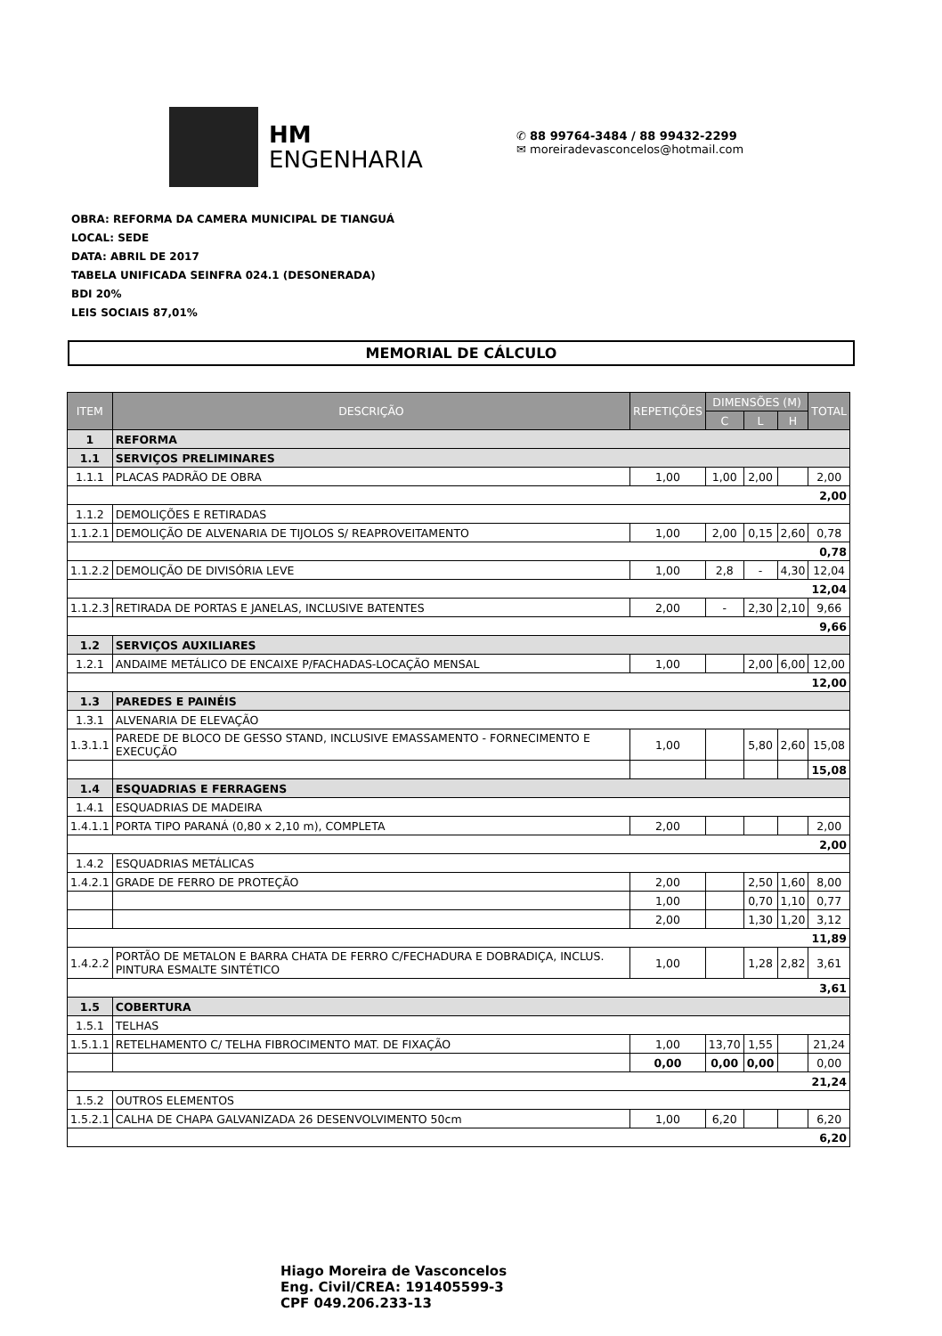HM
ENGENHARIA
✆ 88 99764-3484 / 88 99432-2299
✉ moreiradevasconcelos@hotmail.com
OBRA: REFORMA DA CAMERA MUNICIPAL DE TIANGUÁ
LOCAL: SEDE
DATA: ABRIL DE 2017
TABELA UNIFICADA SEINFRA 024.1 (DESONERADA)
BDI 20%
LEIS SOCIAIS 87,01%
MEMORIAL DE CÁLCULO
| ITEM | DESCRIÇÃO | REPETIÇÕES | DIMENSÕES (M) | | | TOTAL |
| --- | --- | --- | --- | --- | --- | --- |
| | | | C | L | H | |
| 1 | REFORMA | | | | | |
| 1.1 | SERVIÇOS PRELIMINARES | | | | | |
| 1.1.1 | PLACAS PADRÃO DE OBRA | 1,00 | 1,00 | 2,00 | | 2,00 |
| 2,00 | | | | | | |
| 1.1.2 | DEMOLIÇÕES E RETIRADAS | | | | | |
| 1.1.2.1 | DEMOLIÇÃO DE ALVENARIA DE TIJOLOS S/ REAPROVEITAMENTO | 1,00 | 2,00 | 0,15 | 2,60 | 0,78 |
| 0,78 | | | | | | |
| 1.1.2.2 | DEMOLIÇÃO DE DIVISÓRIA LEVE | 1,00 | 2,8 | - | 4,30 | 12,04 |
| 12,04 | | | | | | |
| 1.1.2.3 | RETIRADA DE PORTAS E JANELAS, INCLUSIVE BATENTES | 2,00 | - | 2,30 | 2,10 | 9,66 |
| 9,66 | | | | | | |
| 1.2 | SERVIÇOS AUXILIARES | | | | | |
| 1.2.1 | ANDAIME METÁLICO DE ENCAIXE P/FACHADAS-LOCAÇÃO MENSAL | 1,00 | | 2,00 | 6,00 | 12,00 |
| 12,00 | | | | | | |
| 1.3 | PAREDES E PAINÉIS | | | | | |
| 1.3.1 | ALVENARIA DE ELEVAÇÃO | | | | | |
| 1.3.1.1 | PAREDE DE BLOCO DE GESSO STAND, INCLUSIVE EMASSAMENTO - FORNECIMENTO E EXECUÇÃO | 1,00 | | 5,80 | 2,60 | 15,08 |
| | | | | | | 15,08 |
| 1.4 | ESQUADRIAS E FERRAGENS | | | | | |
| 1.4.1 | ESQUADRIAS DE MADEIRA | | | | | |
| 1.4.1.1 | PORTA TIPO PARANÁ (0,80 x 2,10 m), COMPLETA | 2,00 | | | | 2,00 |
| 2,00 | | | | | | |
| 1.4.2 | ESQUADRIAS METÁLICAS | | | | | |
| 1.4.2.1 | GRADE DE FERRO DE PROTEÇÃO | 2,00 | | 2,50 | 1,60 | 8,00 |
| | | 1,00 | | 0,70 | 1,10 | 0,77 |
| | | 2,00 | | 1,30 | 1,20 | 3,12 |
| 11,89 | | | | | | |
| 1.4.2.2 | PORTÃO DE METALON E BARRA CHATA DE FERRO C/FECHADURA E DOBRADIÇA, INCLUS. PINTURA ESMALTE SINTÉTICO | 1,00 | | 1,28 | 2,82 | 3,61 |
| 3,61 | | | | | | |
| 1.5 | COBERTURA | | | | | |
| 1.5.1 | TELHAS | | | | | |
| 1.5.1.1 | RETELHAMENTO C/ TELHA FIBROCIMENTO MAT. DE FIXAÇÃO | 1,00 | 13,70 | 1,55 | | 21,24 |
| | | 0,00 | 0,00 | 0,00 | | 0,00 |
| 21,24 | | | | | | |
| 1.5.2 | OUTROS ELEMENTOS | | | | | |
| 1.5.2.1 | CALHA DE CHAPA GALVANIZADA 26 DESENVOLVIMENTO 50cm | 1,00 | 6,20 | | | 6,20 |
| 6,20 | | | | | | |
Hiago Moreira de Vasconcelos
Eng. Civil/CREA: 191405599-3
CPF 049.206.233-13